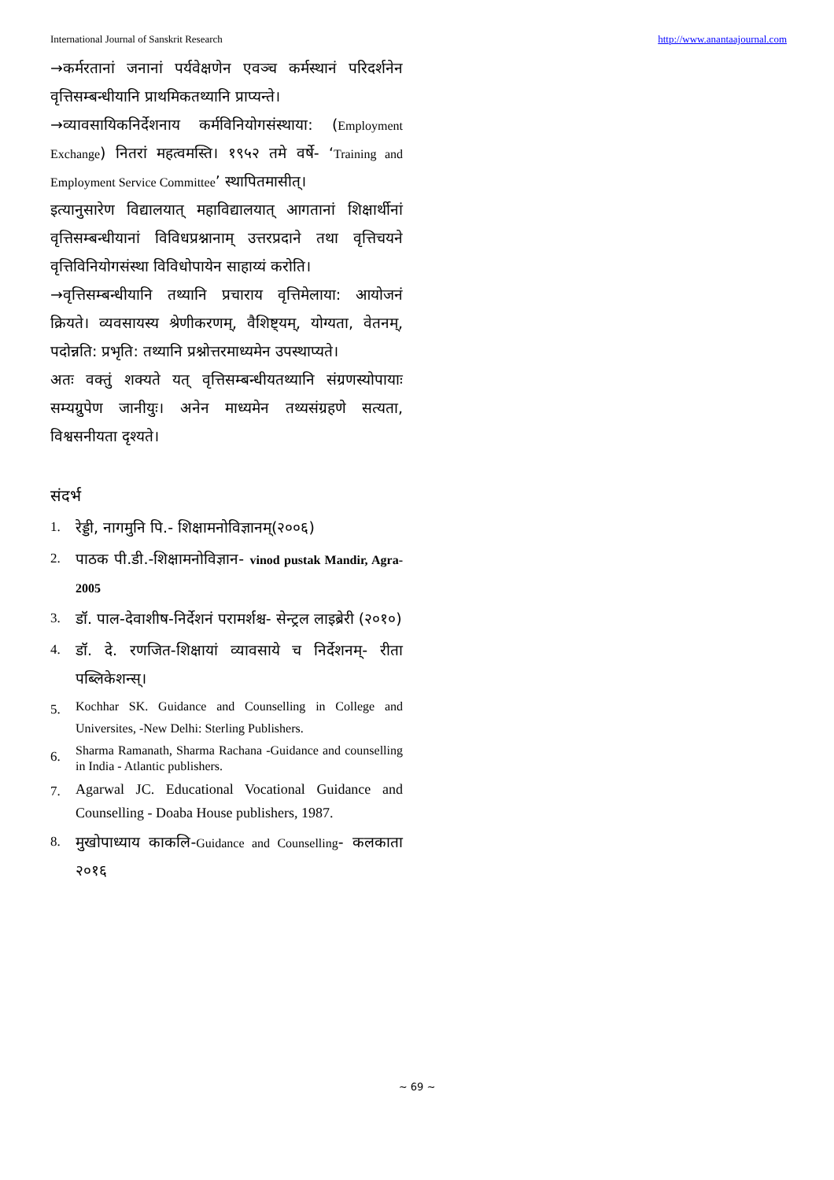International Journal of Sanskrit Research http://www.anantaajournal.com
→कर्मरतानां जनानां पर्यवेक्षणेन एवञ्च कर्मस्थानं परिदर्शनेन वृत्तिसम्बन्धीयानि प्राथमिकतथ्यानि प्राप्यन्ते।
→व्यावसायिकनिर्देशनाय कर्मविनियोगसंस्थाया: (Employment Exchange) नितरां महत्वमस्ति। १९५२ तमे वर्षे- ‘Training and Employment Service Committee’ स्थापितमासीत्।
इत्यानुसारेण विद्यालयात् महाविद्यालयात् आगतानां शिक्षार्थीनां वृत्तिसम्बन्धीयानां विविधप्रश्नानाम् उत्तरप्रदाने तथा वृत्तिचयने वृत्तिविनियोगसंस्था विविधोपायेन साहाय्यं करोति।
→वृत्तिसम्बन्धीयानि तथ्यानि प्रचाराय वृत्तिमेलाया: आयोजनं क्रियते। व्यवसायस्य श्रेणीकरणम्, वैशिष्ट्यम्, योग्यता, वेतनम्, पदोन्नति: प्रभृति: तथ्यानि प्रश्नोत्तरमाध्यमेन उपस्थाप्यते।
अतः वक्तुं शक्यते यत् वृत्तिसम्बन्धीयतथ्यानि संग्रणस्योपायाः सम्यग्रुपेण जानीयुः। अनेन माध्यमेन तथ्यसंग्रहणे सत्यता, विश्वसनीयता दृश्यते।
संदर्भ
1. रेड्डी, नागमुनि पि.- शिक्षामनोविज्ञानम्(२००६)
2. पाठक पी.डी.-शिक्षामनोविज्ञान- vinod pustak Mandir, Agra-2005
3. डॉ. पाल-देवाशीष-निर्देशनं परामर्शश्च- सेन्ट्रल लाइब्रेरी (२०१०)
4. डॉ. दे. रणजित-शिक्षायां व्यावसाये च निर्देशनम्- रीता पब्लिकेशन्स्।
5. Kochhar SK. Guidance and Counselling in College and Universites, -New Delhi: Sterling Publishers.
6. Sharma Ramanath, Sharma Rachana -Guidance and counselling in India - Atlantic publishers.
7. Agarwal JC. Educational Vocational Guidance and Counselling - Doaba House publishers, 1987.
8. मुखोपाध्याय काकलि-Guidance and Counselling- कलकाता २०१६
~ 69 ~